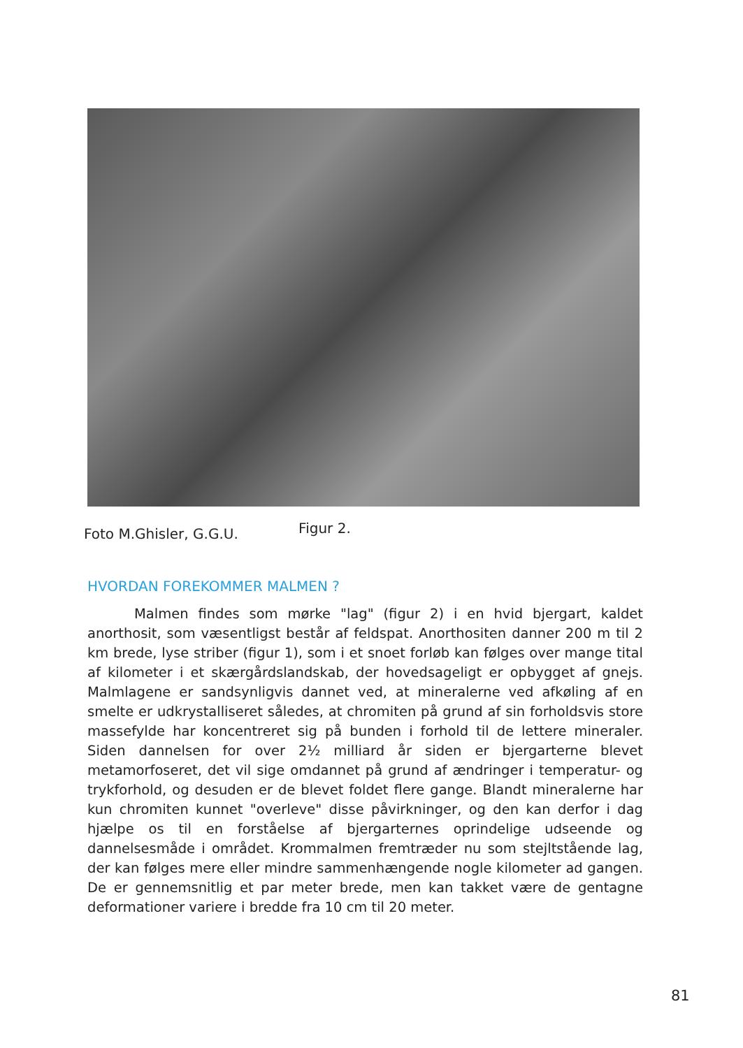Foto M.Ghisler, G.G.U. Figur 2.
HVORDAN FOREKOMMER MALMEN ?
Malmen findes som mørke "lag" (figur 2) i en hvid bjergart, kaldet anorthosit, som væsentligst består af feldspat. Anorthositen danner 200 m til 2 km brede, lyse striber (figur 1), som i et snoet forløb kan følges over mange tital af kilometer i et skærgårdslandskab, der hovedsageligt er opbygget af gnejs. Malmlagene er sandsynligvis dannet ved, at mineralerne ved afkøling af en smelte er udkrystalliseret således, at chromiten på grund af sin forholdsvis store massefylde har koncentreret sig på bunden i forhold til de lettere mineraler. Siden dannelsen for over 2½ milliard år siden er bjergarterne blevet metamorfoseret, det vil sige omdannet på grund af ændringer i temperatur- og trykforhold, og desuden er de blevet foldet flere gange. Blandt mineralerne har kun chromiten kunnet "overleve" disse påvirkninger, og den kan derfor i dag hjælpe os til en forståelse af bjergarternes oprindelige udseende og dannelsesmåde i området. Krommalmen fremtræder nu som stejltstående lag, der kan følges mere eller mindre sammenhængende nogle kilometer ad gangen. De er gennemsnitlig et par meter brede, men kan takket være de gentagne deformationer variere i bredde fra 10 cm til 20 meter.
81